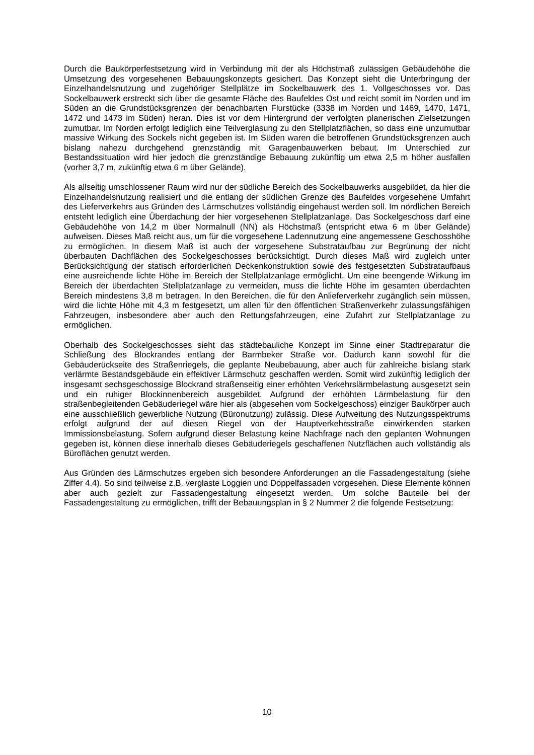Durch die Baukörperfestsetzung wird in Verbindung mit der als Höchstmaß zulässigen Gebäudehöhe die Umsetzung des vorgesehenen Bebauungskonzepts gesichert. Das Konzept sieht die Unterbringung der Einzelhandelsnutzung und zugehöriger Stellplätze im Sockelbauwerk des 1. Vollgeschosses vor. Das Sockelbauwerk erstreckt sich über die gesamte Fläche des Baufeldes Ost und reicht somit im Norden und im Süden an die Grundstücksgrenzen der benachbarten Flurstücke (3338 im Norden und 1469, 1470, 1471, 1472 und 1473 im Süden) heran. Dies ist vor dem Hintergrund der verfolgten planerischen Zielsetzungen zumutbar. Im Norden erfolgt lediglich eine Teilverglasung zu den Stellplatzflächen, so dass eine unzumutbar massive Wirkung des Sockels nicht gegeben ist. Im Süden waren die betroffenen Grundstücksgrenzen auch bislang nahezu durchgehend grenzständig mit Garagenbauwerken bebaut. Im Unterschied zur Bestandssituation wird hier jedoch die grenzständige Bebauung zukünftig um etwa 2,5 m höher ausfallen (vorher 3,7 m, zukünftig etwa 6 m über Gelände).
Als allseitig umschlossener Raum wird nur der südliche Bereich des Sockelbauwerks ausgebildet, da hier die Einzelhandelsnutzung realisiert und die entlang der südlichen Grenze des Baufeldes vorgesehene Umfahrt des Lieferverkehrs aus Gründen des Lärmschutzes vollständig eingehaust werden soll. Im nördlichen Bereich entsteht lediglich eine Überdachung der hier vorgesehenen Stellplatzanlage. Das Sockelgeschoss darf eine Gebäudehöhe von 14,2 m über Normalnull (NN) als Höchstmaß (entspricht etwa 6 m über Gelände) aufweisen. Dieses Maß reicht aus, um für die vorgesehene Ladennutzung eine angemessene Geschosshöhe zu ermöglichen. In diesem Maß ist auch der vorgesehene Substrataufbau zur Begrünung der nicht überbauten Dachflächen des Sockelgeschosses berücksichtigt. Durch dieses Maß wird zugleich unter Berücksichtigung der statisch erforderlichen Deckenkonstruktion sowie des festgesetzten Substrataufbaus eine ausreichende lichte Höhe im Bereich der Stellplatzanlage ermöglicht. Um eine beengende Wirkung im Bereich der überdachten Stellplatzanlage zu vermeiden, muss die lichte Höhe im gesamten überdachten Bereich mindestens 3,8 m betragen. In den Bereichen, die für den Anlieferverkehr zugänglich sein müssen, wird die lichte Höhe mit 4,3 m festgesetzt, um allen für den öffentlichen Straßenverkehr zulassungsfähigen Fahrzeugen, insbesondere aber auch den Rettungsfahrzeugen, eine Zufahrt zur Stellplatzanlage zu ermöglichen.
Oberhalb des Sockelgeschosses sieht das städtebauliche Konzept im Sinne einer Stadtreparatur die Schließung des Blockrandes entlang der Barmbeker Straße vor. Dadurch kann sowohl für die Gebäuderückseite des Straßenriegels, die geplante Neubebauung, aber auch für zahlreiche bislang stark verlärmte Bestandsgebäude ein effektiver Lärmschutz geschaffen werden. Somit wird zukünftig lediglich der insgesamt sechsgeschossige Blockrand straßenseitig einer erhöhten Verkehrslärmbelastung ausgesetzt sein und ein ruhiger Blockinnenbereich ausgebildet. Aufgrund der erhöhten Lärmbelastung für den straßenbegleitenden Gebäuderiegel wäre hier als (abgesehen vom Sockelgeschoss) einziger Baukörper auch eine ausschließlich gewerbliche Nutzung (Büronutzung) zulässig. Diese Aufweitung des Nutzungsspektrums erfolgt aufgrund der auf diesen Riegel von der Hauptverkehrsstraße einwirkenden starken Immissionsbelastung. Sofern aufgrund dieser Belastung keine Nachfrage nach den geplanten Wohnungen gegeben ist, können diese innerhalb dieses Gebäuderiegels geschaffenen Nutzflächen auch vollständig als Büroflächen genutzt werden.
Aus Gründen des Lärmschutzes ergeben sich besondere Anforderungen an die Fassadengestaltung (siehe Ziffer 4.4). So sind teilweise z.B. verglaste Loggien und Doppelfassaden vorgesehen. Diese Elemente können aber auch gezielt zur Fassadengestaltung eingesetzt werden. Um solche Bauteile bei der Fassadengestaltung zu ermöglichen, trifft der Bebauungsplan in § 2 Nummer 2 die folgende Festsetzung:
10